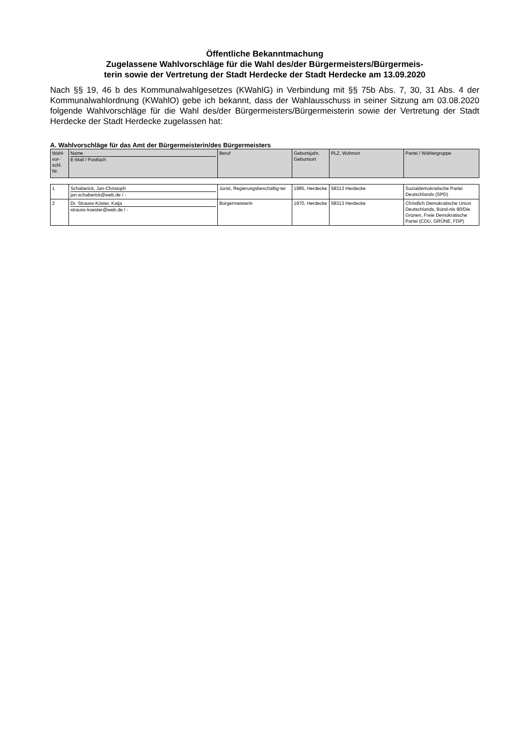Öffentliche Bekanntmachung
Zugelassene Wahlvorschläge für die Wahl des/der Bürgermeisters/Bürgermeis-
terin sowie der Vertretung der Stadt Herdecke der Stadt Herdecke am 13.09.2020
Nach §§ 19, 46 b des Kommunalwahlgesetzes (KWahlG) in Verbindung mit §§ 75b Abs. 7, 30, 31 Abs. 4 der Kommunalwahlordnung (KWahlO) gebe ich bekannt, dass der Wahlausschuss in seiner Sitzung am 03.08.2020 folgende Wahlvorschläge für die Wahl des/der Bürgermeisters/Bürgermeisterin sowie der Vertretung der Stadt Herdecke der Stadt Herdecke zugelassen hat:
A. Wahlvorschläge für das Amt der Bürgermeisterin/des Bürgermeisters
| Wahl- vor- schl. Nr. | Name E-Mail / Postfach | Beruf | Geburtsjahr, Geburtsort | PLZ, Wohnort | Partei / Wählergruppe |
| --- | --- | --- | --- | --- | --- |
| 1 | Schaberick, Jan-Christoph jan.schaberick@web.de / - | Jurist, Regierungsbeschäftig-ter | 1985, Herdecke | 58313 Herdecke | Sozialdemokratische Partei Deutschlands (SPD) |
| 2 | Dr. Strauss-Köster, Katja strauss-koester@web.de / - | Bürgermeisterin | 1970, Herdecke | 58313 Herdecke | Christlich Demokratische Union Deutschlands, Bünd-nis 90/Die Grünen, Freie Demokratische Partei (CDU, GRÜNE, FDP) |